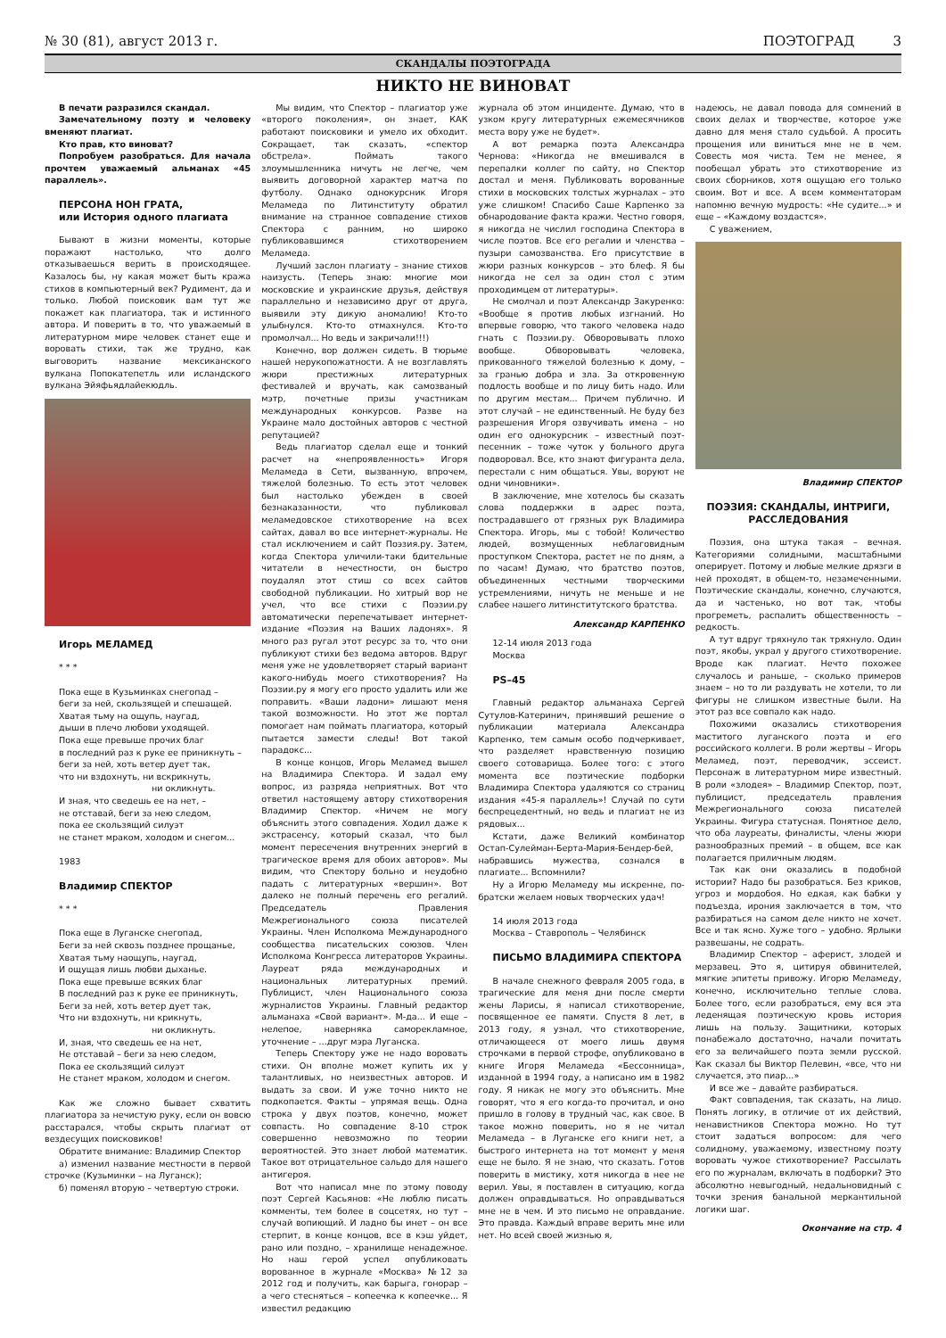№ 30 (81), август 2013 г. ПОЭТОГРАД 3
СКАНДАЛЫ ПОЭТОГРАДА
НИКТО НЕ ВИНОВАТ
В печати разразился скандал.
Замечательному поэту и человеку вменяют плагиат.
Кто прав, кто виноват?
Попробуем разобраться. Для начала прочтем уважаемый альманах «45 параллель».
ПЕРСОНА НОН ГРАТА,
или История одного плагиата
Бывают в жизни моменты, которые поражают настолько, что долго отказываешься верить в происходящее. Казалось бы, ну какая может быть кража стихов в компьютерный век? Рудимент, да и только. Любой поисковик вам тут же покажет как плагиатора, так и истинного автора. И поверить в то, что уважаемый в литературном мире человек станет еще и воровать стихи, так же трудно, как выговорить название мексиканского вулкана Попокатепетль или исландского вулкана Эйяфьядлайекюдль.
Игорь МЕЛАМЕД
* * *
Пока еще в Кузьминках снегопад –
беги за ней, скользящей и спешащей.
Хватая тьму на ощупь, наугад,
дыши в плечо любови уходящей.
Пока еще превыше прочих благ
в последний раз к руке ее приникнуть –
беги за ней, хоть ветер дует так,
что ни вздохнуть, ни вскрикнуть,
ни окликнуть.
И зная, что сведешь ее на нет, –
не отставай, беги за нею следом,
пока ее скользящий силуэт
не станет мраком, холодом и снегом...
1983
Владимир СПЕКТОР
* * *
Пока еще в Луганске снегопад,
Беги за ней сквозь позднее прощанье,
Хватая тьму наощупь, наугад,
И ощущая лишь любви дыханье.
Пока еще превыше всяких благ
В последний раз к руке ее приникнуть,
Беги за ней, хоть ветер дует так,
Что ни вздохнуть, ни крикнуть,
ни окликнуть.
И, зная, что сведешь ее на нет,
Не отставай – беги за нею следом,
Пока ее скользящий силуэт
Не станет мраком, холодом и снегом.
Как же сложно бывает схватить плагиатора за нечистую руку, если он вовсю расстарался, чтобы скрыть плагиат от вездесущих поисковиков!
Обратите внимание: Владимир Спектор
а) изменил название местности в первой строчке (Кузьминки – на Луганск);
б) поменял вторую – четвертую строки.
Мы видим, что Спектор – плагиатор уже «второго поколения», он знает, КАК работают поисковики и умело их обходит. Сокращает, так сказать, «спектор обстрела». Поймать такого злоумышленника ничуть не легче, чем выявить договорной характер матча по футболу. Однако однокурсник Игоря Меламеда по Литинституту обратил внимание на странное совпадение стихов Спектора с ранним, но широко публиковавшимся стихотворением Меламеда.
Лучший заслон плагиату – знание стихов наизусть. (Теперь знаю: многие мои московские и украинские друзья, действуя параллельно и независимо друг от друга, выявили эту дикую аномалию! Кто-то улыбнулся. Кто-то отмахнулся. Кто-то промолчал... Но ведь и закричали!!!)
Конечно, вор должен сидеть. В тюрьме нашей нерукопожатности. А не возглавлять жюри престижных литературных фестивалей и вручать, как самозваный мэтр, почетные призы участникам международных конкурсов. Разве на Украине мало достойных авторов с честной репутацией?
Ведь плагиатор сделал еще и тонкий расчет на «непроявленность» Игоря Меламеда в Сети, вызванную, впрочем, тяжелой болезнью. То есть этот человек был настолько убежден в своей безнаказанности, что публиковал меламедовское стихотворение на всех сайтах, давал во все интернет-журналы. Не стал исключением и сайт Поэзия.ру. Затем, когда Спектора уличили-таки бдительные читатели в нечестности, он быстро поудалял этот стиш со всех сайтов свободной публикации. Но хитрый вор не учел, что все стихи с Поэзии.ру автоматически перепечатывает интернет-издание «Поэзия на Ваших ладонях». Я много раз ругал этот ресурс за то, что они публикуют стихи без ведома авторов. Вдруг меня уже не удовлетворяет старый вариант какого-нибудь моего стихотворения? На Поэзии.ру я могу его просто удалить или же поправить. «Ваши ладони» лишают меня такой возможности. Но этот же портал помогает нам поймать плагиатора, который пытается замести следы! Вот такой парадокс...
В конце концов, Игорь Меламед вышел на Владимира Спектора. И задал ему вопрос, из разряда неприятных. Вот что ответил настоящему автору стихотворения Владимир Спектор. «Ничем не могу объяснить этого совпадения. Ходил даже к экстрасенсу, который сказал, что был момент пересечения внутренних энергий в трагическое время для обоих авторов». Мы видим, что Спектору больно и неудобно падать с литературных «вершин». Вот далеко не полный перечень его регалий. Председатель Правления Межрегионального союза писателей Украины. Член Исполкома Международного сообщества писательских союзов. Член Исполкома Конгресса литераторов Украины. Лауреат ряда международных и национальных литературных премий. Публицист, член Национального союза журналистов Украины. Главный редактор альманаха «Свой вариант». М-да... И еще – нелепое, наверняка саморекламное, уточнение – ...друг мэра Луганска.
Теперь Спектору уже не надо воровать стихи. Он вполне может купить их у талантливых, но неизвестных авторов. И выдать за свои. И уже точно никто не подкопается. Факты – упрямая вещь. Одна строка у двух поэтов, конечно, может совпасть. Но совпадение 8-10 строк совершенно невозможно по теории вероятностей. Это знает любой математик. Такое вот отрицательное сальдо для нашего антигероя.
Вот что написал мне по этому поводу поэт Сергей Касьянов: «Не люблю писать комменты, тем более в соцсетях, но тут – случай вопиющий. И ладно бы инет – он все стерпит, в конце концов, все в кэш уйдет, рано или поздно, – хранилище ненадежное. Но наш герой успел опубликовать ворованное в журнале «Москва» №12 за 2012 год и получить, как барыга, гонорар – а чего стесняться – копеечка к копеечке... Я известил редакцию
журнала об этом инциденте. Думаю, что в узком кругу литературных ежемесячников места вору уже не будет».
А вот ремарка поэта Александра Чернова: «Никогда не вмешивался в перепалки коллег по сайту, но Спектор достал и меня. Публиковать ворованные стихи в московских толстых журналах – это уже слишком! Спасибо Саше Карпенко за обнародование факта кражи. Честно говоря, я никогда не числил господина Спектора в числе поэтов. Все его регалии и членства – пузыри самозванства. Его присутствие в жюри разных конкурсов – это блеф. Я бы никогда не сел за один стол с этим проходимцем от литературы».
Не смолчал и поэт Александр Закуренко: «Вообще я против любых изгнаний. Но впервые говорю, что такого человека надо гнать с Поэзии.ру. Обворовывать плохо вообще. Обворовывать человека, прикованного тяжелой болезнью к дому, – за гранью добра и зла. За откровенную подлость вообще и по лицу бить надо. Или по другим местам... Причем публично. И этот случай – не единственный. Не буду без разрешения Игоря озвучивать имена – но один его однокурсник – известный поэт-песенник – тоже чуток у больного друга подворовал. Все, кто знают фигуранта дела, перестали с ним общаться. Увы, воруют не одни чиновники».
В заключение, мне хотелось бы сказать слова поддержки в адрес поэта, пострадавшего от грязных рук Владимира Спектора. Игорь, мы с тобой! Количество людей, возмущенных неблаговидным проступком Спектора, растет не по дням, а по часам! Думаю, что братство поэтов, объединенных честными творческими устремлениями, ничуть не меньше и не слабее нашего литинститутского братства.
Александр КАРПЕНКО
12-14 июля 2013 года
Москва
PS–45
Главный редактор альманаха Сергей Сутулов-Катеринич, принявший решение о публикации материала Александра Карпенко, тем самым особо подчеркивает, что разделяет нравственную позицию своего сотоварища. Более того: с этого момента все поэтические подборки Владимира Спектора удаляются со страниц издания «45-я параллель»! Случай по сути беспрецедентный, но ведь и плагиат не из рядовых...
Кстати, даже Великий комбинатор Остап-Сулейман-Берта-Мария-Бендер-бей, набравшись мужества, сознался в плагиате... Вспомнили?
Ну а Игорю Меламеду мы искренне, по-братски желаем новых творческих удач!
14 июля 2013 года
Москва – Ставрополь – Челябинск
ПИСЬМО ВЛАДИМИРА СПЕКТОРА
В начале снежного февраля 2005 года, в трагические для меня дни после смерти жены Ларисы, я написал стихотворение, посвященное ее памяти. Спустя 8 лет, в 2013 году, я узнал, что стихотворение, отличающееся от моего лишь двумя строчками в первой строфе, опубликовано в книге Игоря Меламеда «Бессонница», изданной в 1994 году, а написано им в 1982 году. Я никак не могу это объяснить. Мне говорят, что я его когда-то прочитал, и оно пришло в голову в трудный час, как свое. В такое можно поверить, но я не читал Меламеда – в Луганске его книги нет, а быстрого интернета на тот момент у меня еще не было. Я не знаю, что сказать. Готов поверить в мистику, хотя никогда в нее не верил. Увы, я поставлен в ситуацию, когда должен оправдываться. Но оправдываться мне не в чем. И это письмо не оправдание. Это правда. Каждый вправе верить мне или нет. Но всей своей жизнью я,
надеюсь, не давал повода для сомнений в своих делах и творчестве, которое уже давно для меня стало судьбой. А просить прощения или виниться мне не в чем. Совесть моя чиста. Тем не менее, я пообещал убрать это стихотворение из своих сборников, хотя ощущаю его только своим. Вот и все. А всем комментаторам напомню вечную мудрость: «Не судите...» и еще – «Каждому воздастся».
С уважением,
Владимир СПЕКТОР
ПОЭЗИЯ: СКАНДАЛЫ, ИНТРИГИ, РАССЛЕДОВАНИЯ
Поэзия, она штука такая – вечная. Категориями солидными, масштабными оперирует. Потому и любые мелкие дрязги в ней проходят, в общем-то, незамеченными. Поэтические скандалы, конечно, случаются, да и частенько, но вот так, чтобы прогреметь, распалить общественность – редкость.
А тут вдруг тряхнуло так тряхнуло. Один поэт, якобы, украл у другого стихотворение. Вроде как плагиат. Нечто похожее случалось и раньше, – сколько примеров знаем – но то ли раздувать не хотели, то ли фигуры не слишком известные были. На этот раз все совпало как надо.
Похожими оказались стихотворения маститого луганского поэта и его российского коллеги. В роли жертвы – Игорь Меламед, поэт, переводчик, эссеист. Персонаж в литературном мире известный. В роли «злодея» – Владимир Спектор, поэт, публицист, председатель правления Межрегионального союза писателей Украины. Фигура статусная. Понятное дело, что оба лауреаты, финалисты, члены жюри разнообразных премий – в общем, все как полагается приличным людям.
Так как они оказались в подобной истории? Надо бы разобраться. Без криков, угроз и мордобоя. Но едкая, как бабки у подъезда, ирония заключается в том, что разбираться на самом деле никто не хочет. Все и так ясно. Хуже того – удобно. Ярлыки развешаны, не содрать.
Владимир Спектор – аферист, злодей и мерзавец. Это я, цитируя обвинителей, мягкие эпитеты привожу. Игорю Меламеду, конечно, исключительно теплые слова. Более того, если разобраться, ему вся эта леденящая поэтическую кровь история лишь на пользу. Защитники, которых понабежало достаточно, начали почитать его за величайшего поэта земли русской. Как сказал бы Виктор Пелевин, «все, что ни случается, это пиар...»
И все же – давайте разбираться.
Факт совпадения, так сказать, на лицо. Понять логику, в отличие от их действий, ненавистников Спектора можно. Но тут стоит задаться вопросом: для чего солидному, уважаемому, известному поэту воровать чужое стихотворение? Рассылать его по журналам, включать в подборки? Это абсолютно невыгодный, недальновидный с точки зрения банальной меркантильной логики шаг.
Окончание на стр. 4